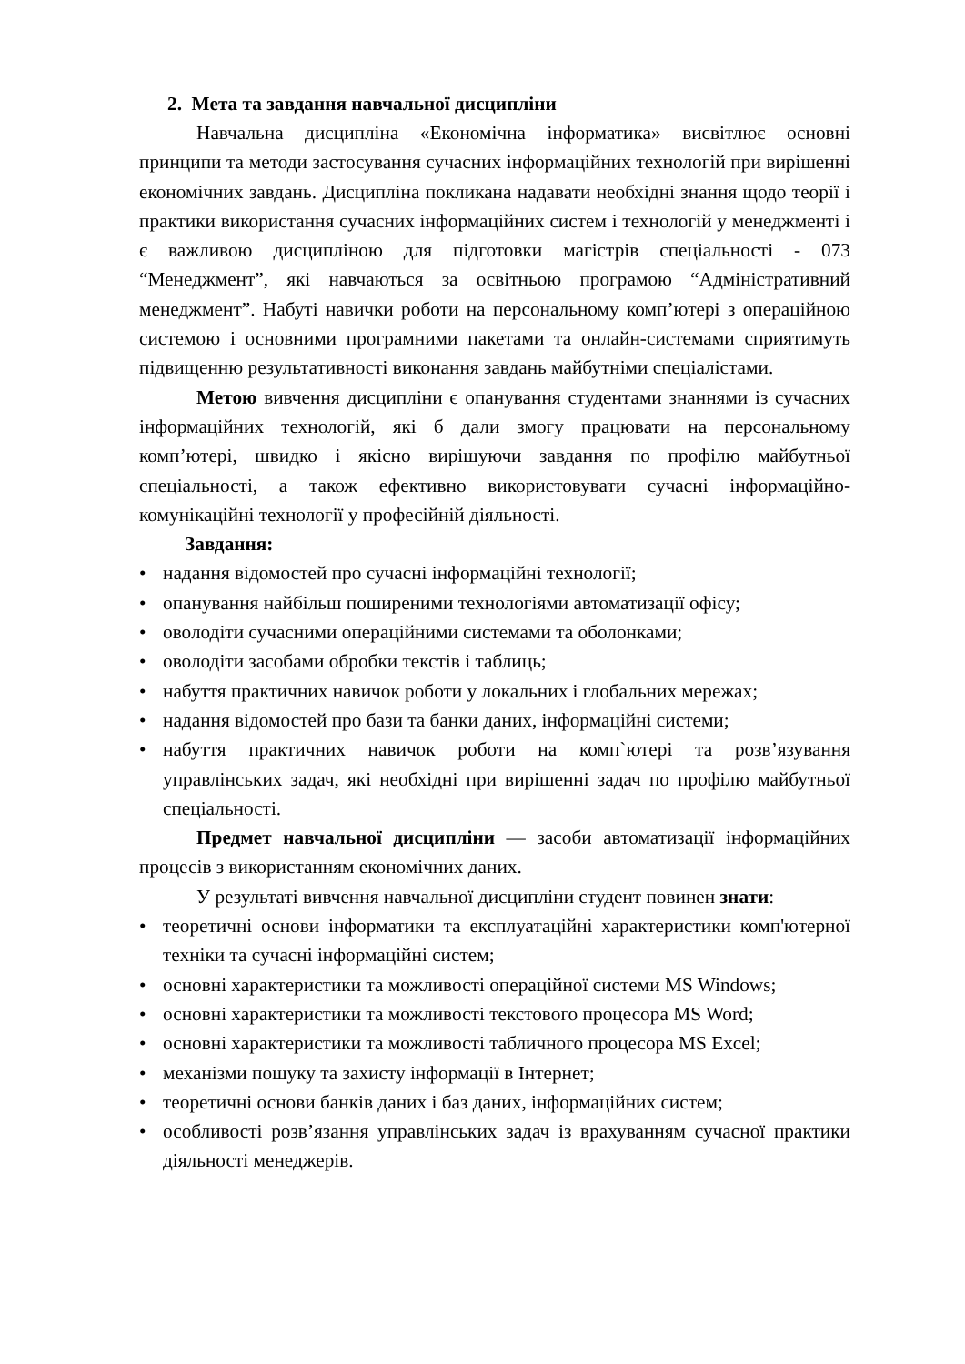2. Мета та завдання навчальної дисципліни
Навчальна дисципліна «Економічна інформатика» висвітлює основні принципи та методи застосування сучасних інформаційних технологій при вирішенні економічних завдань. Дисципліна покликана надавати необхідні знання щодо теорії і практики використання сучасних інформаційних систем і технологій у менеджменті і є важливою дисципліною для підготовки магістрів спеціальності - 073 “Менеджмент”, які навчаються за освітньою програмою “Адміністративний менеджмент”. Набуті навички роботи на персональному комп’ютері з операційною системою і основними програмними пакетами та онлайн-системами сприятимуть підвищенню результативності виконання завдань майбутніми спеціалістами.
Метою вивчення дисципліни є опанування студентами знаннями із сучасних інформаційних технологій, які б дали змогу працювати на персональному комп’ютері, швидко і якісно вирішуючи завдання по профілю майбутньої спеціальності, а також ефективно використовувати сучасні інформаційно-комунікаційні технології у професійній діяльності.
Завдання:
• надання відомостей про сучасні інформаційні технології;
• опанування найбільш поширеними технологіями автоматизації офісу;
• оволодіти сучасними операційними системами та оболонками;
• оволодіти засобами обробки текстів і таблиць;
• набуття практичних навичок роботи у локальних і глобальних мережах;
• надання відомостей про бази та банки даних, інформаційні системи;
• набуття практичних навичок роботи на комп`ютері та розв’язування управлінських задач, які необхідні при вирішенні задач по профілю майбутньої спеціальності.
Предмет навчальної дисципліни — засоби автоматизації інформаційних процесів з використанням економічних даних.
У результаті вивчення навчальної дисципліни студент повинен знати:
• теоретичні основи інформатики та експлуатаційні характеристики комп'ютерної техніки та сучасні інформаційні систем;
• основні характеристики та можливості операційної системи MS Windows;
• основні характеристики та можливості текстового процесора MS Word;
• основні характеристики та можливості табличного процесора MS Excel;
• механізми пошуку та захисту інформації в Інтернет;
• теоретичні основи банків даних і баз даних, інформаційних систем;
• особливості розв’язання управлінських задач із врахуванням сучасної практики діяльності менеджерів.